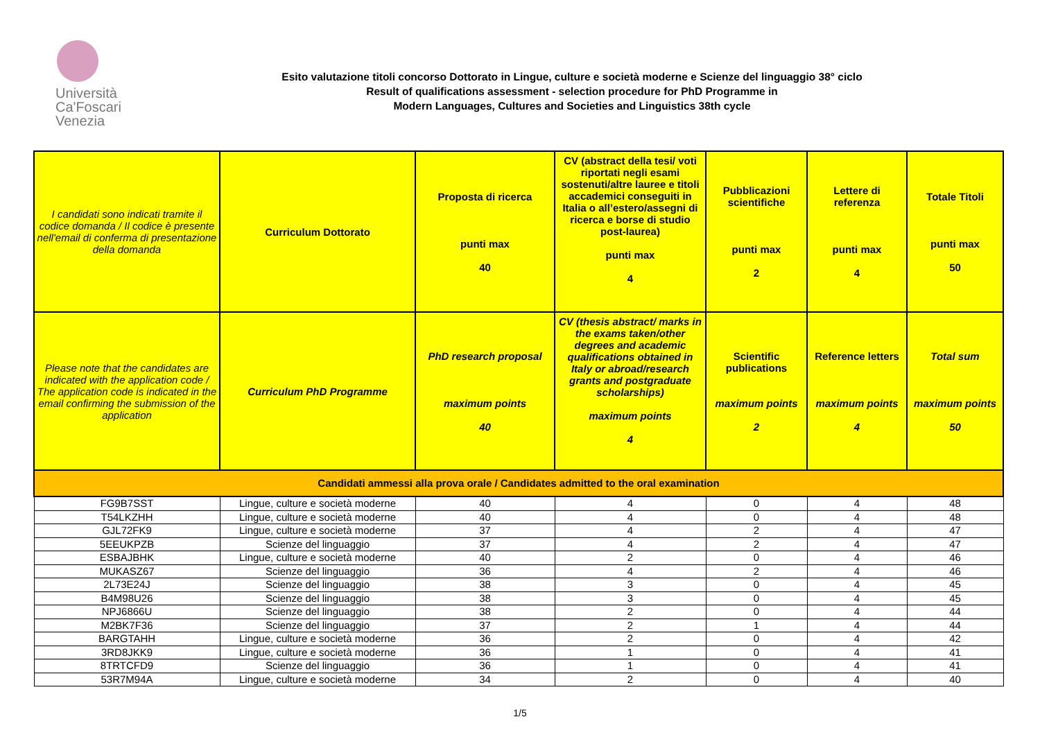Università
Ca'Foscari
Venezia
Esito valutazione titoli concorso Dottorato in Lingue, culture e società moderne e Scienze del linguaggio 38° ciclo
Result of qualifications assessment - selection procedure for PhD Programme in
Modern Languages, Cultures and Societies and Linguistics 38th cycle
| I candidati sono indicati tramite il codice domanda / Il codice è presente nell'email di conferma di presentazione della domanda | Curriculum Dottorato | Proposta di ricerca punti max 40 | CV (abstract della tesi/ voti riportati negli esami sostenuti/altre lauree e titoli accademici conseguiti in Italia o all’estero/assegni di ricerca e borse di studio post-laurea) punti max 4 | Pubblicazioni scientifiche punti max 2 | Lettere di referenza punti max 4 | Totale Titoli punti max 50 |
| --- | --- | --- | --- | --- | --- | --- |
| Please note that the candidates are indicated with the application code / The application code is indicated in the email confirming the submission of the application | Curriculum PhD Programme | PhD research proposal maximum points 40 | CV (thesis abstract/ marks in the exams taken/other degrees and academic qualifications obtained in Italy or abroad/research grants and postgraduate scholarships) maximum points 4 | Scientific publications maximum points 2 | Reference letters maximum points 4 | Total sum maximum points 50 |
| Candidati ammessi alla prova orale / Candidates admitted to the oral examination | | | | | | |
| FG9B7SST | Lingue, culture e società moderne | 40 | 4 | 0 | 4 | 48 |
| T54LKZHH | Lingue, culture e società moderne | 40 | 4 | 0 | 4 | 48 |
| GJL72FK9 | Lingue, culture e società moderne | 37 | 4 | 2 | 4 | 47 |
| 5EEUKPZB | Scienze del linguaggio | 37 | 4 | 2 | 4 | 47 |
| ESBAJBHK | Lingue, culture e società moderne | 40 | 2 | 0 | 4 | 46 |
| MUKASZ67 | Scienze del linguaggio | 36 | 4 | 2 | 4 | 46 |
| 2L73E24J | Scienze del linguaggio | 38 | 3 | 0 | 4 | 45 |
| B4M98U26 | Scienze del linguaggio | 38 | 3 | 0 | 4 | 45 |
| NPJ6866U | Scienze del linguaggio | 38 | 2 | 0 | 4 | 44 |
| M2BK7F36 | Scienze del linguaggio | 37 | 2 | 1 | 4 | 44 |
| BARGTAHH | Lingue, culture e società moderne | 36 | 2 | 0 | 4 | 42 |
| 3RD8JKK9 | Lingue, culture e società moderne | 36 | 1 | 0 | 4 | 41 |
| 8TRTCFD9 | Scienze del linguaggio | 36 | 1 | 0 | 4 | 41 |
| 53R7M94A | Lingue, culture e società moderne | 34 | 2 | 0 | 4 | 40 |
1/5